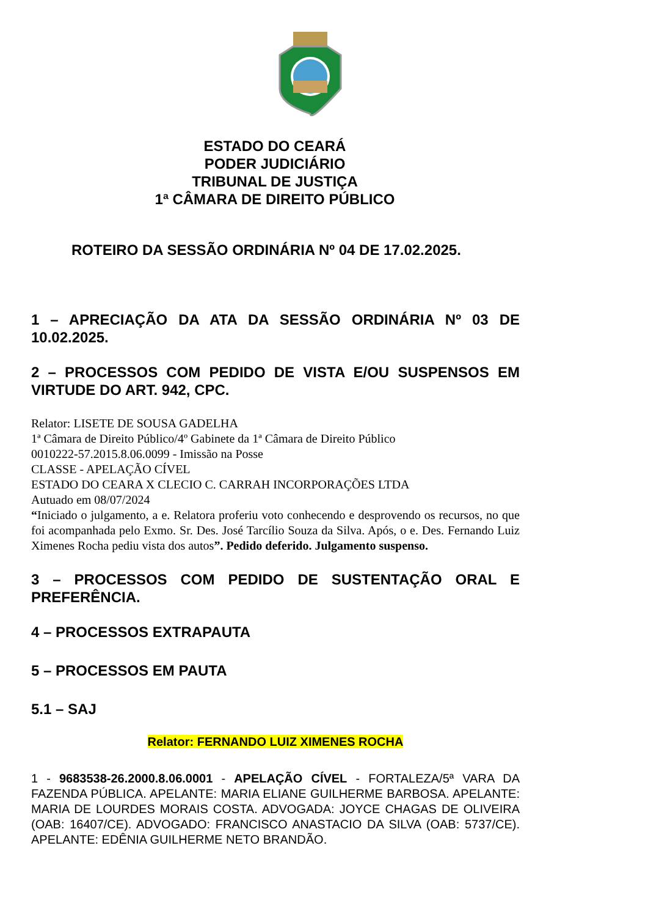ESTADO DO CEARÁ
PODER JUDICIÁRIO
TRIBUNAL DE JUSTIÇA
1ª CÂMARA DE DIREITO PÚBLICO
ROTEIRO DA SESSÃO ORDINÁRIA Nº 04 DE 17.02.2025.
1 – APRECIAÇÃO DA ATA DA SESSÃO ORDINÁRIA Nº 03 DE 10.02.2025.
2 – PROCESSOS COM PEDIDO DE VISTA E/OU SUSPENSOS EM VIRTUDE DO ART. 942, CPC.
Relator: LISETE DE SOUSA GADELHA
1ª Câmara de Direito Público/4º Gabinete da 1ª Câmara de Direito Público
0010222-57.2015.8.06.0099 - Imissão na Posse
CLASSE - APELAÇÃO CÍVEL
ESTADO DO CEARA X CLECIO C. CARRAH INCORPORAÇÕES LTDA
Autuado em 08/07/2024
“Iniciado o julgamento, a e. Relatora proferiu voto conhecendo e desprovendo os recursos, no que foi acompanhada pelo Exmo. Sr. Des. José Tarcílio Souza da Silva. Após, o e. Des. Fernando Luiz Ximenes Rocha pediu vista dos autos”. Pedido deferido. Julgamento suspenso.
3 – PROCESSOS COM PEDIDO DE SUSTENTAÇÃO ORAL E PREFERÊNCIA.
4 – PROCESSOS EXTRAPAUTA
5 – PROCESSOS EM PAUTA
5.1 – SAJ
Relator: FERNANDO LUIZ XIMENES ROCHA
1 - 9683538-26.2000.8.06.0001 - APELAÇÃO CÍVEL - FORTALEZA/5ª VARA DA FAZENDA PÚBLICA. APELANTE: MARIA ELIANE GUILHERME BARBOSA. APELANTE: MARIA DE LOURDES MORAIS COSTA. ADVOGADA: JOYCE CHAGAS DE OLIVEIRA (OAB: 16407/CE). ADVOGADO: FRANCISCO ANASTACIO DA SILVA (OAB: 5737/CE). APELANTE: EDÊNIA GUILHERME NETO BRANDÃO.